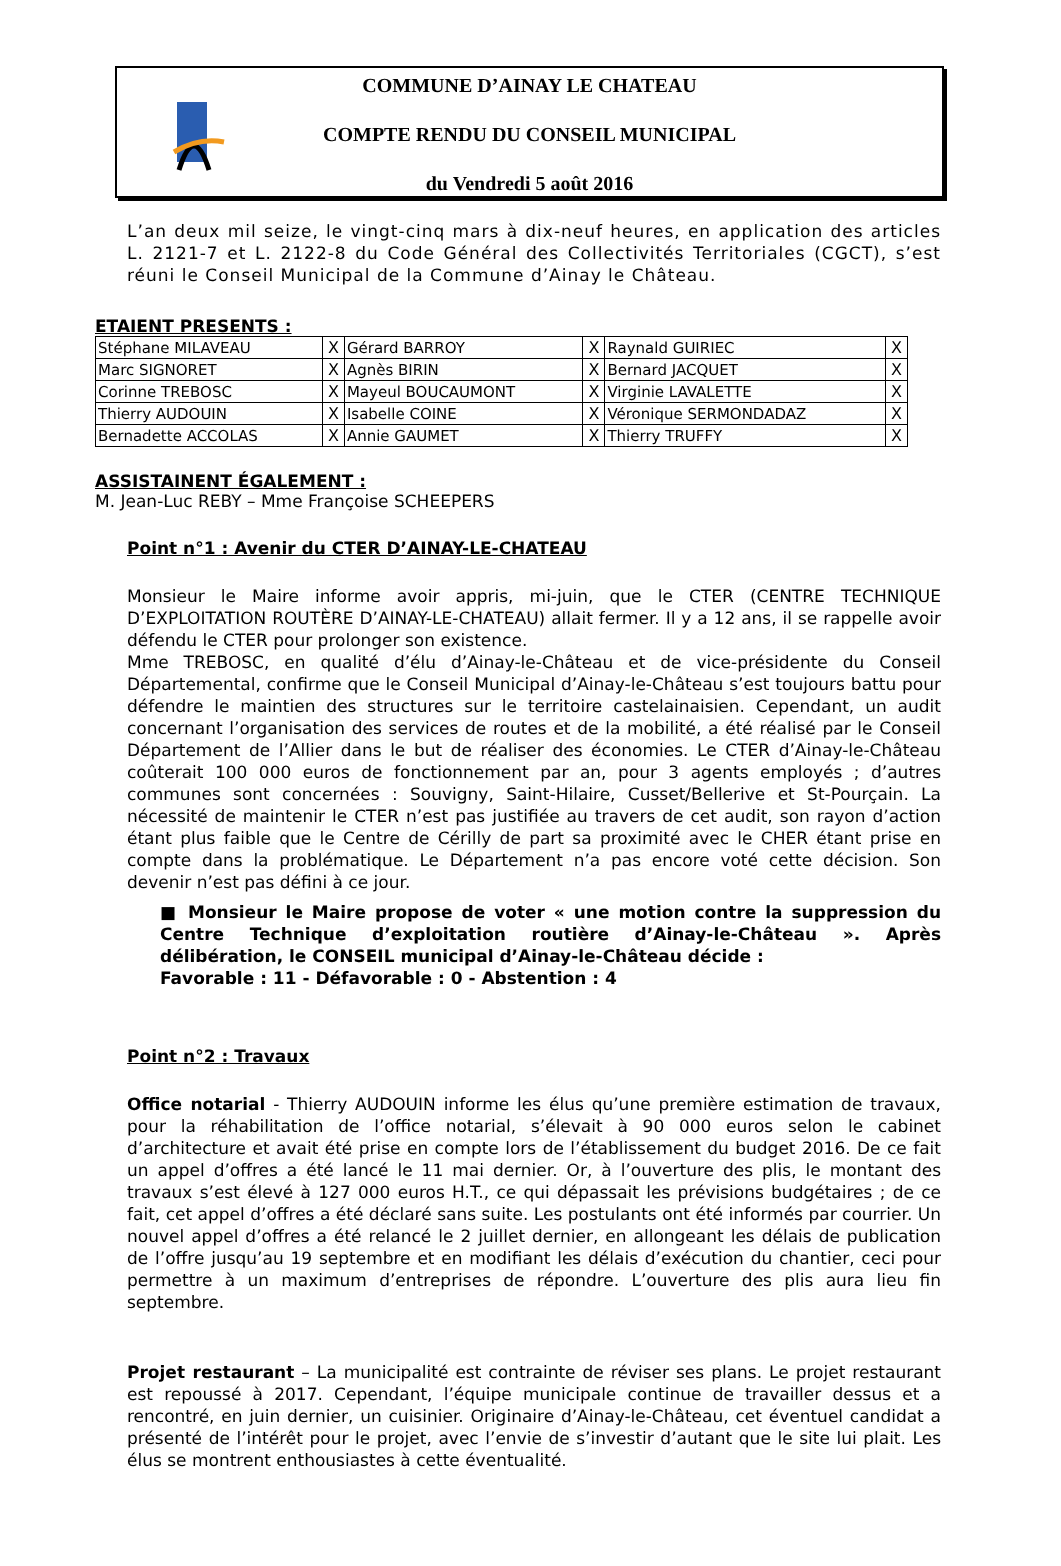COMMUNE D’AINAY LE CHATEAU
COMPTE RENDU DU CONSEIL MUNICIPAL
du Vendredi 5 août 2016
L’an deux mil seize, le vingt-cinq mars à dix-neuf heures, en application des articles L. 2121-7 et L. 2122-8 du Code Général des Collectivités Territoriales (CGCT), s’est réuni le Conseil Municipal de la Commune d’Ainay le Château.
ETAIENT PRESENTS :
| Stéphane MILAVEAU | X | Gérard BARROY | X | Raynald GUIRIEC | X |
| Marc SIGNORET | X | Agnès BIRIN | X | Bernard JACQUET | X |
| Corinne TREBOSC | X | Mayeul BOUCAUMONT | X | Virginie LAVALETTE | X |
| Thierry AUDOUIN | X | Isabelle COINE | X | Véronique SERMONDADAZ | X |
| Bernadette ACCOLAS | X | Annie GAUMET | X | Thierry TRUFFY | X |
ASSISTAINENT ÉGALEMENT :
M. Jean-Luc REBY – Mme Françoise SCHEEPERS
Point n°1 : Avenir du CTER D’AINAY-LE-CHATEAU
Monsieur le Maire informe avoir appris, mi-juin, que le CTER (CENTRE TECHNIQUE D’EXPLOITATION ROUTÈRE D’AINAY-LE-CHATEAU) allait fermer. Il y a 12 ans, il se rappelle avoir défendu le CTER pour prolonger son existence.
Mme TREBOSC, en qualité d’élu d’Ainay-le-Château et de vice-présidente du Conseil Départemental, confirme que le Conseil Municipal d’Ainay-le-Château s’est toujours battu pour défendre le maintien des structures sur le territoire castelainaisien. Cependant, un audit concernant l’organisation des services de routes et de la mobilité, a été réalisé par le Conseil Département de l’Allier dans le but de réaliser des économies. Le CTER d’Ainay-le-Château coûterait 100 000 euros de fonctionnement par an, pour 3 agents employés ; d’autres communes sont concernées : Souvigny, Saint-Hilaire, Cusset/Bellerive et St-Pourçain. La nécessité de maintenir le CTER n’est pas justifiée au travers de cet audit, son rayon d’action étant plus faible que le Centre de Cérilly de part sa proximité avec le CHER étant prise en compte dans la problématique. Le Département n’a pas encore voté cette décision. Son devenir n’est pas défini à ce jour.
■ Monsieur le Maire propose de voter « une motion contre la suppression du Centre Technique d’exploitation routière d’Ainay-le-Château ». Après délibération, le CONSEIL municipal d’Ainay-le-Château décide :
Favorable : 11 - Défavorable : 0 - Abstention : 4
Point n°2 : Travaux
Office notarial - Thierry AUDOUIN informe les élus qu’une première estimation de travaux, pour la réhabilitation de l’office notarial, s’élevait à 90 000 euros selon le cabinet d’architecture et avait été prise en compte lors de l’établissement du budget 2016. De ce fait un appel d’offres a été lancé le 11 mai dernier. Or, à l’ouverture des plis, le montant des travaux s’est élevé à 127 000 euros H.T., ce qui dépassait les prévisions budgétaires ; de ce fait, cet appel d’offres a été déclaré sans suite. Les postulants ont été informés par courrier. Un nouvel appel d’offres a été relancé le 2 juillet dernier, en allongeant les délais de publication de l’offre jusqu’au 19 septembre et en modifiant les délais d’exécution du chantier, ceci pour permettre à un maximum d’entreprises de répondre. L’ouverture des plis aura lieu fin septembre.
Projet restaurant – La municipalité est contrainte de réviser ses plans. Le projet restaurant est repoussé à 2017. Cependant, l’équipe municipale continue de travailler dessus et a rencontré, en juin dernier, un cuisinier. Originaire d’Ainay-le-Château, cet éventuel candidat a présenté de l’intérêt pour le projet, avec l’envie de s’investir d’autant que le site lui plait. Les élus se montrent enthousiastes à cette éventualité.